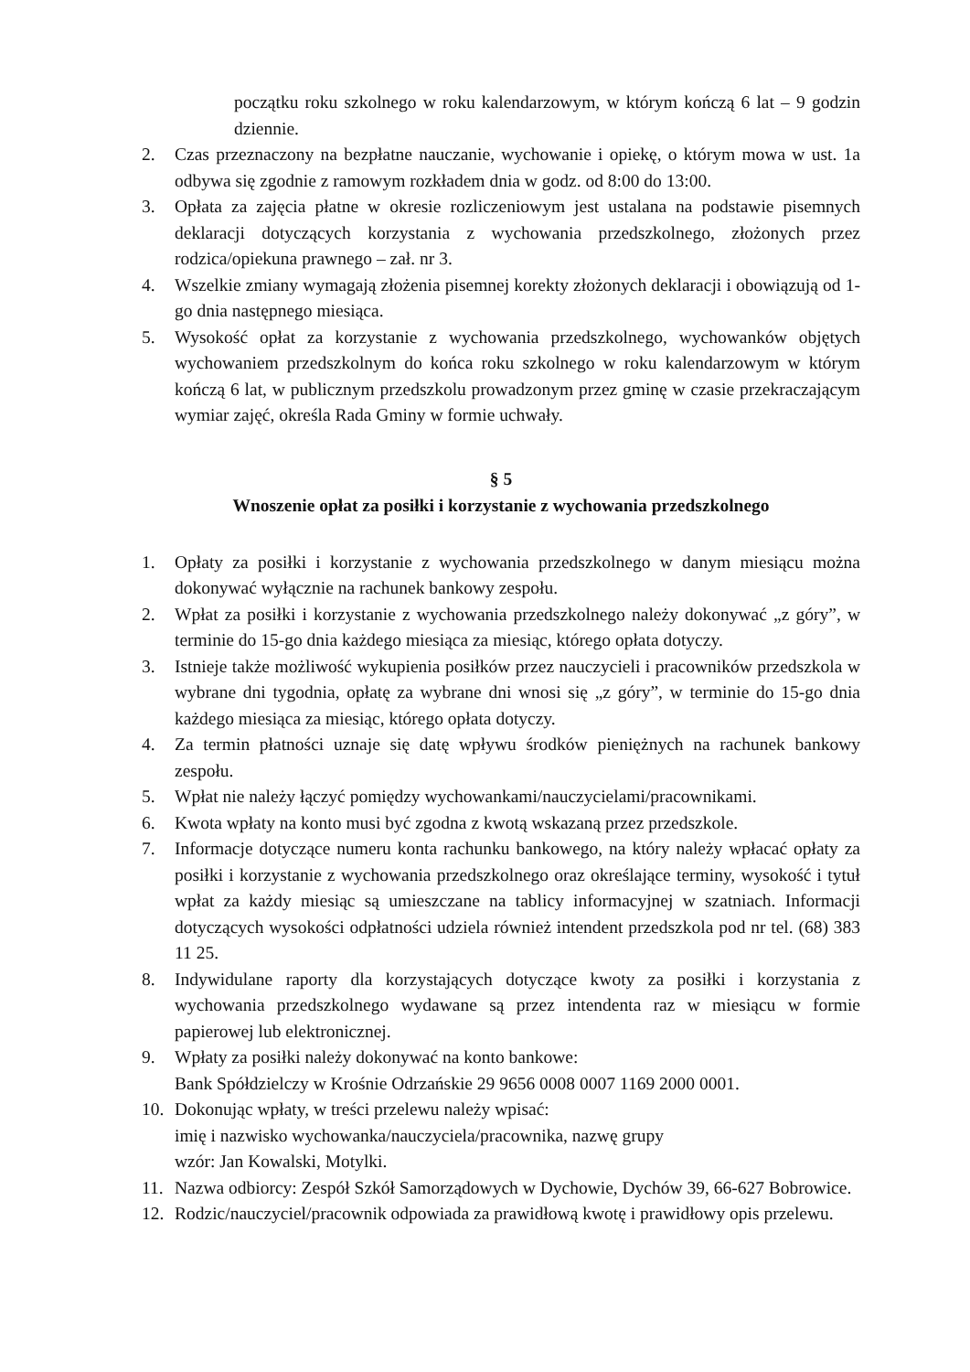początku roku szkolnego w roku kalendarzowym, w którym kończą 6 lat – 9 godzin dziennie.
2. Czas przeznaczony na bezpłatne nauczanie, wychowanie i opiekę, o którym mowa w ust. 1a odbywa się zgodnie z ramowym rozkładem dnia w godz. od 8:00 do 13:00.
3. Opłata za zajęcia płatne w okresie rozliczeniowym jest ustalana na podstawie pisemnych deklaracji dotyczących korzystania z wychowania przedszkolnego, złożonych przez rodzica/opiekuna prawnego – zał. nr 3.
4. Wszelkie zmiany wymagają złożenia pisemnej korekty złożonych deklaracji i obowiązują od 1-go dnia następnego miesiąca.
5. Wysokość opłat za korzystanie z wychowania przedszkolnego, wychowanków objętych wychowaniem przedszkolnym do końca roku szkolnego w roku kalendarzowym w którym kończą 6 lat, w publicznym przedszkolu prowadzonym przez gminę w czasie przekraczającym wymiar zajęć, określa Rada Gminy w formie uchwały.
§ 5
Wnoszenie opłat za posiłki i korzystanie z wychowania przedszkolnego
1. Opłaty za posiłki i korzystanie z wychowania przedszkolnego w danym miesiącu można dokonywać wyłącznie na rachunek bankowy zespołu.
2. Wpłat za posiłki i korzystanie z wychowania przedszkolnego należy dokonywać „z góry”, w terminie do 15-go dnia każdego miesiąca za miesiąc, którego opłata dotyczy.
3. Istnieje także możliwość wykupienia posiłków przez nauczycieli i pracowników przedszkola w wybrane dni tygodnia, opłatę za wybrane dni wnosi się „z góry”, w terminie do 15-go dnia każdego miesiąca za miesiąc, którego opłata dotyczy.
4. Za termin płatności uznaje się datę wpływu środków pieniężnych na rachunek bankowy zespołu.
5. Wpłat nie należy łączyć pomiędzy wychowankami/nauczycielami/pracownikami.
6. Kwota wpłaty na konto musi być zgodna z kwotą wskazaną przez przedszkole.
7. Informacje dotyczące numeru konta rachunku bankowego, na który należy wpłacać opłaty za posiłki i korzystanie z wychowania przedszkolnego oraz określające terminy, wysokość i tytuł wpłat za każdy miesiąc są umieszczane na tablicy informacyjnej w szatniach. Informacji dotyczących wysokości odpłatności udziela również intendent przedszkola pod nr tel. (68) 383 11 25.
8. Indywidulane raporty dla korzystających dotyczące kwoty za posiłki i korzystania z wychowania przedszkolnego wydawane są przez intendenta raz w miesiącu w formie papierowej lub elektronicznej.
9. Wpłaty za posiłki należy dokonywać na konto bankowe:
Bank Spółdzielczy w Krośnie Odrzańskie 29 9656 0008 0007 1169 2000 0001.
10. Dokonując wpłaty, w treści przelewu należy wpisać:
imię i nazwisko wychowanka/nauczyciela/pracownika, nazwę grupy
wzór: Jan Kowalski, Motylki.
11. Nazwa odbiorcy: Zespół Szkół Samorządowych w Dychowie, Dychów 39, 66-627 Bobrowice.
12. Rodzic/nauczyciel/pracownik odpowiada za prawidłową kwotę i prawidłowy opis przelewu.